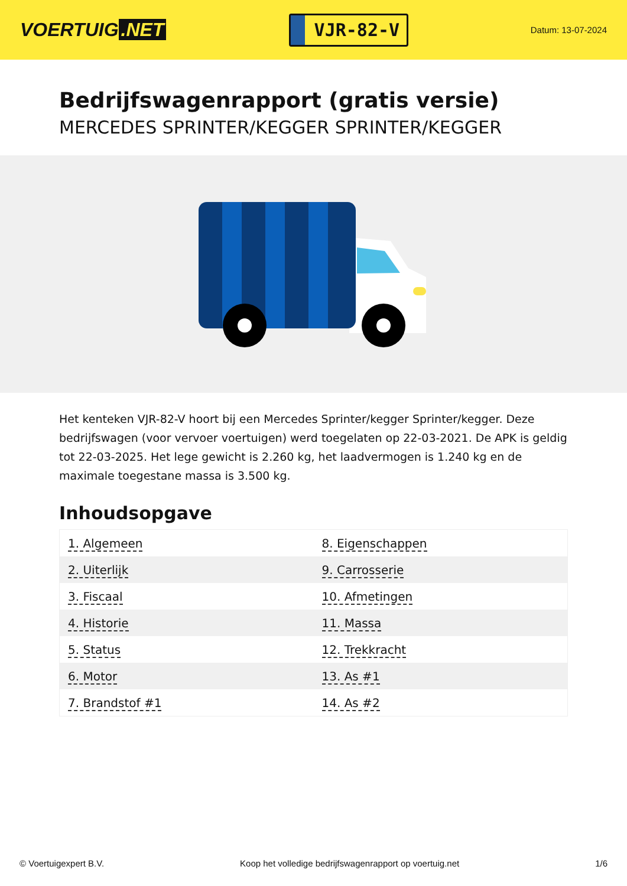VOERTUIG.NET
VJR-82-V
Datum: 13-07-2024
Bedrijfswagenrapport (gratis versie)
MERCEDES SPRINTER/KEGGER SPRINTER/KEGGER
Het kenteken VJR-82-V hoort bij een Mercedes Sprinter/kegger Sprinter/kegger. Deze bedrijfswagen (voor vervoer voertuigen) werd toegelaten op 22-03-2021. De APK is geldig tot 22-03-2025. Het lege gewicht is 2.260 kg, het laadvermogen is 1.240 kg en de maximale toegestane massa is 3.500 kg.
Inhoudsopgave
| 1. Algemeen | 8. Eigenschappen |
| 2. Uiterlijk | 9. Carrosserie |
| 3. Fiscaal | 10. Afmetingen |
| 4. Historie | 11. Massa |
| 5. Status | 12. Trekkracht |
| 6. Motor | 13. As #1 |
| 7. Brandstof #1 | 14. As #2 |
© Voertuigexpert B.V. Koop het volledige bedrijfswagenrapport op voertuig.net 1/6